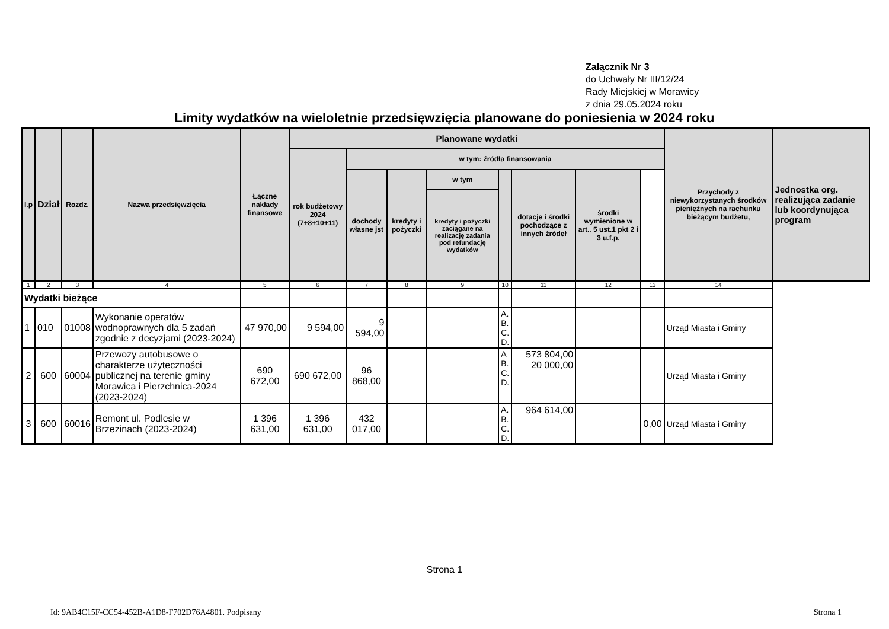Załącznik Nr 3
do Uchwały Nr III/12/24
Rady Miejskiej w Morawicy
z dnia 29.05.2024 roku
Limity wydatków na wieloletnie przedsięwzięcia planowane do poniesienia w 2024 roku
| l.p | Dział | Rozdz. | Nazwa przedsięwzięcia | Łączne nakłady finansowe | Planowane wydatki | | | | | | | | Przychody z niewykorzystanych środków pieniężnych na rachunku bieżącym budżetu, | Jednostka org. realizująca zadanie lub koordynująca program |
| --- | --- | --- | --- | --- | --- | --- | --- | --- | --- | --- | --- | --- | --- | --- |
| | | | | | rok budżetowy 2024 (7+8+10+11) | w tym: źródła finansowania | | | | | | | | |
| | | | | | | dochody własne jst | kredyty i pożyczki | w tym | | dotacje i środki pochodzące z innych źródeł | środki wymienione w art.. 5 ust.1 pkt 2 i 3 u.f.p. | | | |
| | | | | | | | | kredyty i pożyczki zaciągane na realizację zadania pod refundację wydatków | | | | | | |
| 1 | 2 | 3 | 4 | 5 | 6 | 7 | 8 | 9 | 10 | 11 | 12 | 13 | 14 | |
| Wydatki bieżące | | | | | | | | | | | | | | |
| 1 | 010 | 01008 | Wykonanie operatów wodnoprawnych dla 5 zadań zgodnie z decyzjami (2023-2024) | 47 970,00 | 9 594,00 | 9 594,00 | | | A. B. C. D. | | | | Urząd Miasta i Gminy | |
| 2 | 600 | 60004 | Przewozy autobusowe o charakterze użyteczności publicznej na terenie gminy Morawica i Pierzchnica-2024 (2023-2024) | 690 672,00 | 690 672,00 | 96 868,00 | | | A B. C. D. | 573 804,00 20 000,00 | | | Urząd Miasta i Gminy | |
| 3 | 600 | 60016 | Remont ul. Podlesie w Brzezinach (2023-2024) | 1 396 631,00 | 1 396 631,00 | 432 017,00 | | | A. B. C. D. | 964 614,00 | | 0,00 | Urząd Miasta i Gminy | |
Strona 1
Id: 9AB4C15F-CC54-452B-A1D8-F702D76A4801. Podpisany Strona 1